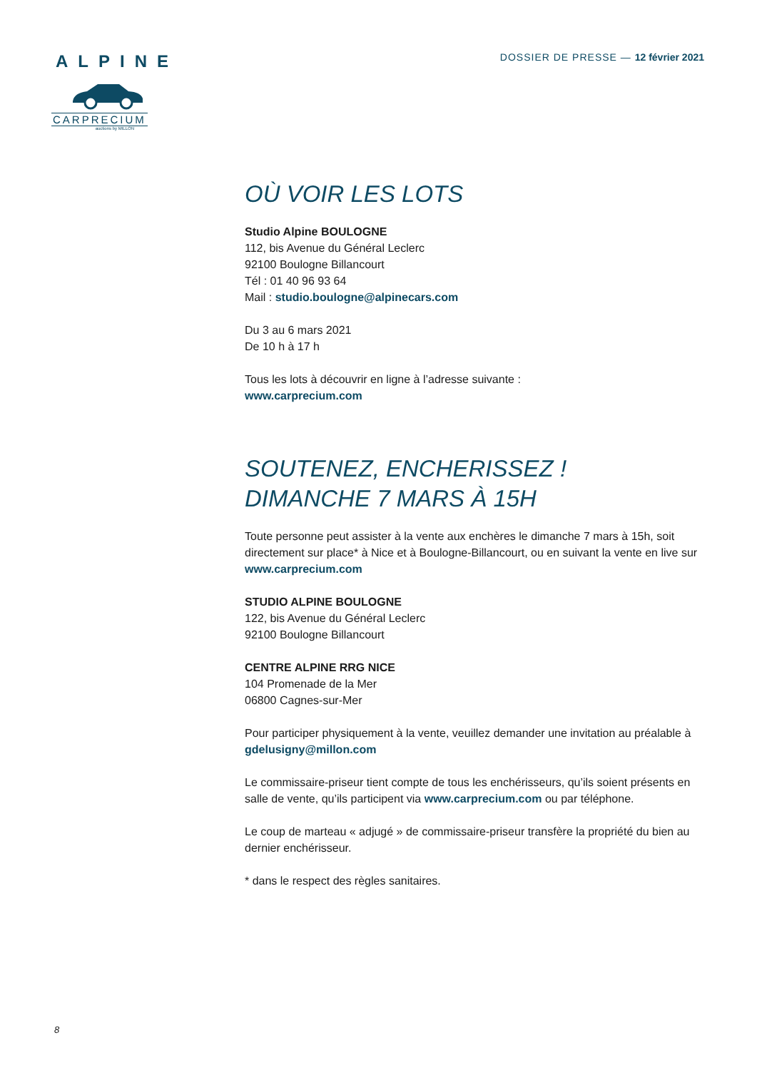ALPINE
CARPRECIUM
auctions by MILLON
DOSSIER DE PRESSE — 12 février 2021
OÙ VOIR LES LOTS
Studio Alpine BOULOGNE
112, bis Avenue du Général Leclerc
92100 Boulogne Billancourt
Tél : 01 40 96 93 64
Mail : studio.boulogne@alpinecars.com
Du 3 au 6 mars 2021
De 10 h à 17 h
Tous les lots à découvrir en ligne à l’adresse suivante :
www.carprecium.com
SOUTENEZ, ENCHERISSEZ !
DIMANCHE 7 MARS À 15H
Toute personne peut assister à la vente aux enchères le dimanche 7 mars à 15h, soit directement sur place* à Nice et à Boulogne-Billancourt, ou en suivant la vente en live sur www.carprecium.com
STUDIO ALPINE BOULOGNE
122, bis Avenue du Général Leclerc
92100 Boulogne Billancourt
CENTRE ALPINE RRG NICE
104 Promenade de la Mer
06800 Cagnes-sur-Mer
Pour participer physiquement à la vente, veuillez demander une invitation au préalable à gdelusigny@millon.com
Le commissaire-priseur tient compte de tous les enchérisseurs, qu’ils soient présents en salle de vente, qu’ils participent via www.carprecium.com ou par téléphone.
Le coup de marteau « adjugé » de commissaire-priseur transfère la propriété du bien au dernier enchérisseur.
* dans le respect des règles sanitaires.
8